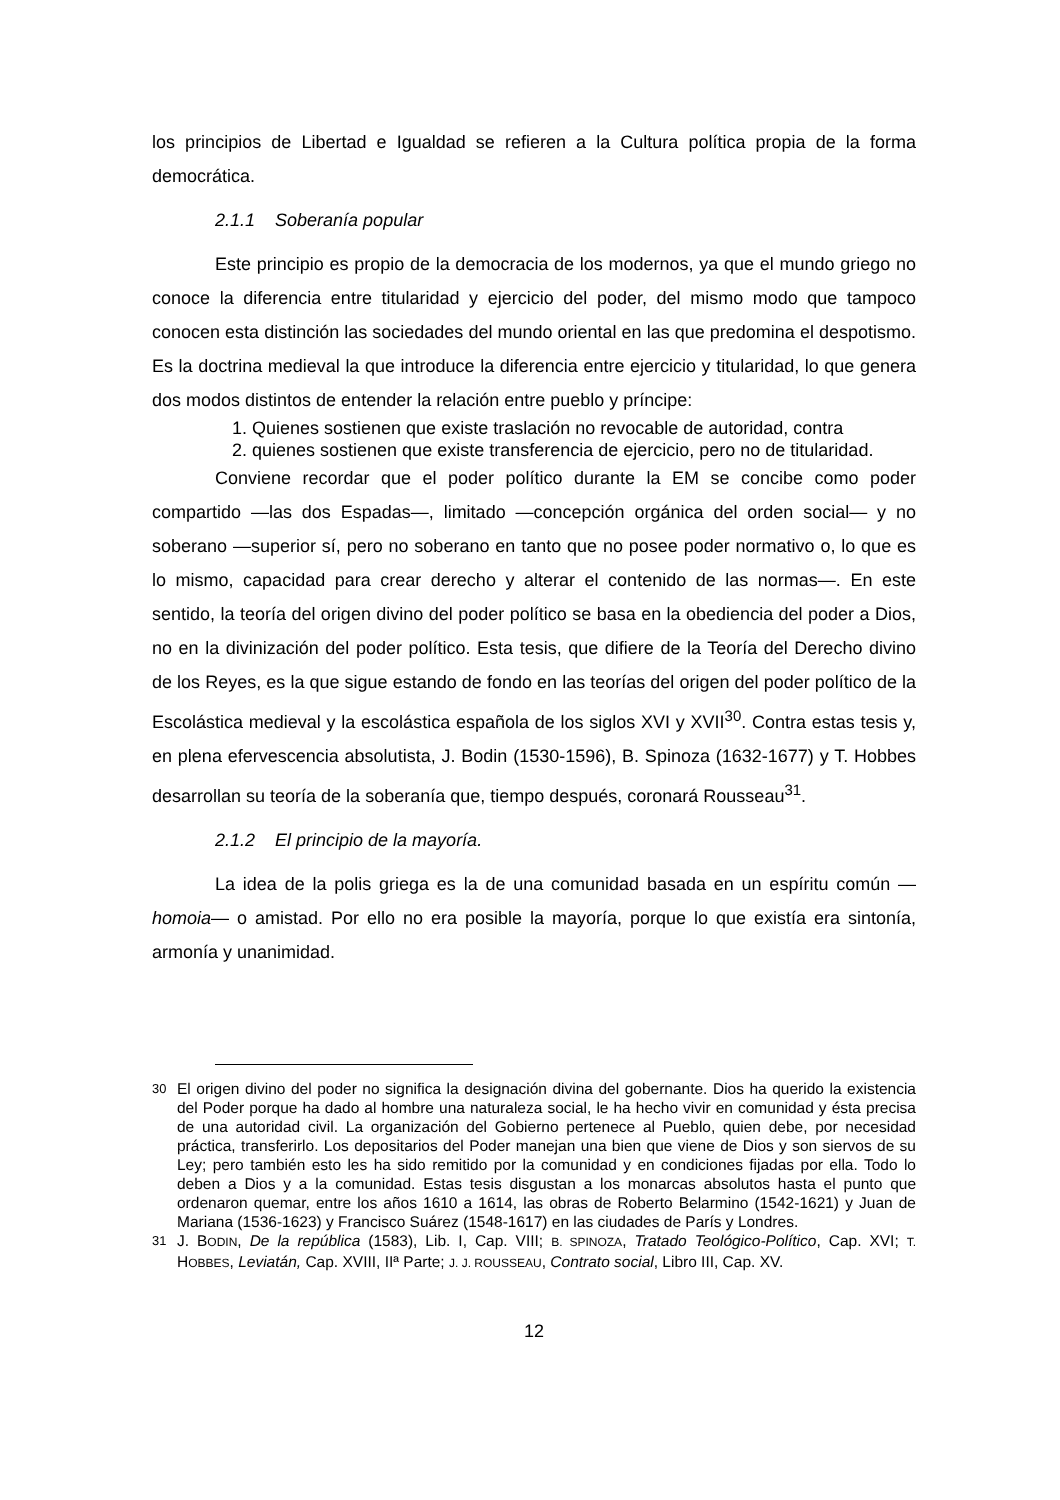los principios de Libertad e Igualdad se refieren a la Cultura política propia de la forma democrática.
2.1.1 Soberanía popular
Este principio es propio de la democracia de los modernos, ya que el mundo griego no conoce la diferencia entre titularidad y ejercicio del poder, del mismo modo que tampoco conocen esta distinción las sociedades del mundo oriental en las que predomina el despotismo. Es la doctrina medieval la que introduce la diferencia entre ejercicio y titularidad, lo que genera dos modos distintos de entender la relación entre pueblo y príncipe:
1. Quienes sostienen que existe traslación no revocable de autoridad, contra
2. quienes sostienen que existe transferencia de ejercicio, pero no de titularidad.
Conviene recordar que el poder político durante la EM se concibe como poder compartido —las dos Espadas—, limitado —concepción orgánica del orden social— y no soberano —superior sí, pero no soberano en tanto que no posee poder normativo o, lo que es lo mismo, capacidad para crear derecho y alterar el contenido de las normas—. En este sentido, la teoría del origen divino del poder político se basa en la obediencia del poder a Dios, no en la divinización del poder político. Esta tesis, que difiere de la Teoría del Derecho divino de los Reyes, es la que sigue estando de fondo en las teorías del origen del poder político de la Escolástica medieval y la escolástica española de los siglos XVI y XVII<sup>30</sup>. Contra estas tesis y, en plena efervescencia absolutista, J. Bodin (1530-1596), B. Spinoza (1632-1677) y T. Hobbes desarrollan su teoría de la soberanía que, tiempo después, coronará Rousseau<sup>31</sup>.
2.1.2 El principio de la mayoría.
La idea de la polis griega es la de una comunidad basada en un espíritu común —homoia— o amistad. Por ello no era posible la mayoría, porque lo que existía era sintonía, armonía y unanimidad.
<sup>30</sup> El origen divino del poder no significa la designación divina del gobernante. Dios ha querido la existencia del Poder porque ha dado al hombre una naturaleza social, le ha hecho vivir en comunidad y ésta precisa de una autoridad civil. La organización del Gobierno pertenece al Pueblo, quien debe, por necesidad práctica, transferirlo. Los depositarios del Poder manejan una bien que viene de Dios y son siervos de su Ley; pero también esto les ha sido remitido por la comunidad y en condiciones fijadas por ella. Todo lo deben a Dios y a la comunidad. Estas tesis disgustan a los monarcas absolutos hasta el punto que ordenaron quemar, entre los años 1610 a 1614, las obras de Roberto Belarmino (1542-1621) y Juan de Mariana (1536-1623) y Francisco Suárez (1548-1617) en las ciudades de París y Londres.
<sup>31</sup> J. BODIN, De la república (1583), Lib. I, Cap. VIII; B. SPINOZA, Tratado Teológico-Político, Cap. XVI; T. HOBBES, Leviatán, Cap. XVIII, IIª Parte; J. J. ROUSSEAU, Contrato social, Libro III, Cap. XV.
12